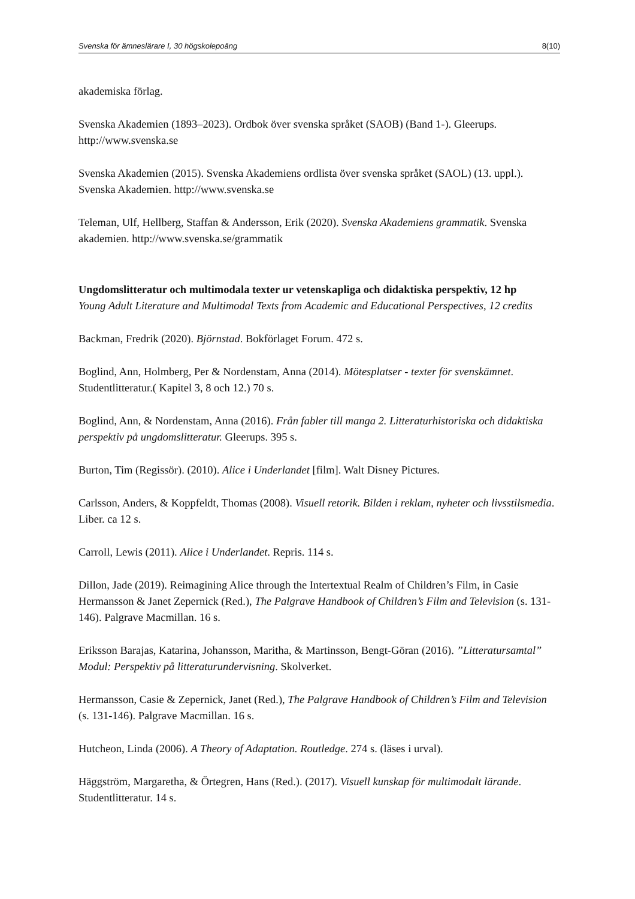Svenska för ämneslärare I, 30 högskolepoäng 8(10)
akademiska förlag.
Svenska Akademien (1893–2023). Ordbok över svenska språket (SAOB) (Band 1-). Gleerups. http://www.svenska.se
Svenska Akademien (2015). Svenska Akademiens ordlista över svenska språket (SAOL) (13. uppl.). Svenska Akademien. http://www.svenska.se
Teleman, Ulf, Hellberg, Staffan & Andersson, Erik (2020). Svenska Akademiens grammatik. Svenska akademien. http://www.svenska.se/grammatik
Ungdomslitteratur och multimodala texter ur vetenskapliga och didaktiska perspektiv, 12 hp
Young Adult Literature and Multimodal Texts from Academic and Educational Perspectives, 12 credits
Backman, Fredrik (2020). Björnstad. Bokförlaget Forum. 472 s.
Boglind, Ann, Holmberg, Per & Nordenstam, Anna (2014). Mötesplatser - texter för svenskämnet. Studentlitteratur.( Kapitel 3, 8 och 12.) 70 s.
Boglind, Ann, & Nordenstam, Anna (2016). Från fabler till manga 2. Litteraturhistoriska och didaktiska perspektiv på ungdomslitteratur. Gleerups. 395 s.
Burton, Tim (Regissör). (2010). Alice i Underlandet [film]. Walt Disney Pictures.
Carlsson, Anders, & Koppfeldt, Thomas (2008). Visuell retorik. Bilden i reklam, nyheter och livsstilsmedia. Liber. ca 12 s.
Carroll, Lewis (2011). Alice i Underlandet. Repris. 114 s.
Dillon, Jade (2019). Reimagining Alice through the Intertextual Realm of Children’s Film, in Casie Hermansson & Janet Zepernick (Red.), The Palgrave Handbook of Children’s Film and Television (s. 131-146). Palgrave Macmillan. 16 s.
Eriksson Barajas, Katarina, Johansson, Maritha, & Martinsson, Bengt-Göran (2016). ”Litteratursamtal” Modul: Perspektiv på litteraturundervisning. Skolverket.
Hermansson, Casie & Zepernick, Janet (Red.), The Palgrave Handbook of Children’s Film and Television (s. 131-146). Palgrave Macmillan. 16 s.
Hutcheon, Linda (2006). A Theory of Adaptation. Routledge. 274 s. (läses i urval).
Häggström, Margaretha, & Örtegren, Hans (Red.). (2017). Visuell kunskap för multimodalt lärande. Studentlitteratur. 14 s.